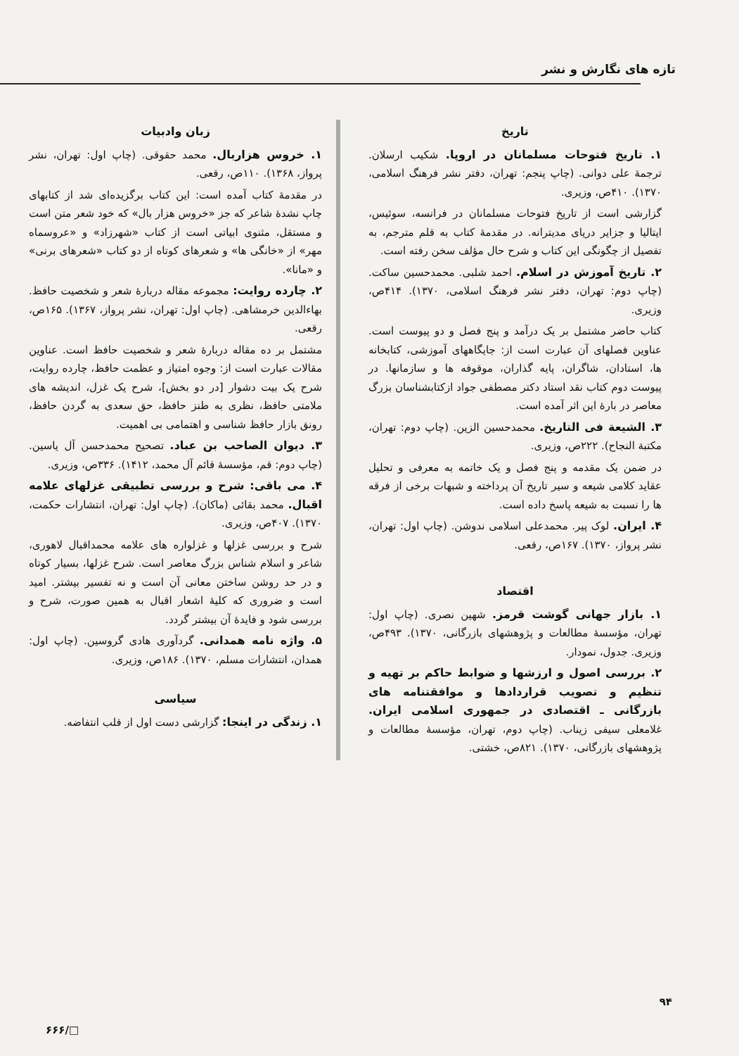تازه های نگارش و نشر
تاریخ
۱. تاریخ فتوحات مسلمانان در اروپا. شکیب ارسلان. ترجمهٔ علی دوانی. (چاپ پنجم: تهران، دفتر نشر فرهنگ اسلامی، ۱۳۷۰). ۴۱۰ص، وزیری.
گزارشی است از تاریخ فتوحات مسلمانان در فرانسه، سوئیس، ایتالیا و جزایر دریای مدیترانه. در مقدمهٔ کتاب به قلم مترجم، به تفصیل از چگونگی این کتاب و شرح حال مؤلف سخن رفته است.
۲. تاریخ آموزش در اسلام. احمد شلبی. محمدحسین ساکت. (چاپ دوم: تهران، دفتر نشر فرهنگ اسلامی، ۱۳۷۰). ۴۱۴ص، وزیری.
کتاب حاضر مشتمل بر یک درآمد و پنج فصل و دو پیوست است. عناوین فصلهای آن عبارت است از: جایگاههای آموزشی، کتابخانه ها، استادان، شاگران، پایه گذاران، موقوفه ها و سازمانها. در پیوست دوم کتاب نقد استاد دکتر مصطفی جواد ازکتابشناسان بزرگ معاصر در بارهٔ این اثر آمده است.
۳. الشیعة فی التاریخ. محمدحسین الزین. (چاپ دوم: تهران، مکتبة النجاح). ۲۲۲ص، وزیری.
در ضمن یک مقدمه و پنج فصل و یک خاتمه به معرفی و تحلیل عقاید کلامی شیعه و سیر تاریخ آن پرداخته و شبهات برخی از فرقه ها را نسبت به شیعه پاسخ داده است.
۴. ایران. لوک پیر. محمدعلی اسلامی ندوشن. (چاپ اول: تهران، نشر پرواز، ۱۳۷۰). ۱۶۷ص، رقعی.
اقتصاد
۱. بازار جهانی گوشت قرمز. شهین نصری. (چاپ اول: تهران، مؤسسهٔ مطالعات و پژوهشهای بازرگانی، ۱۳۷۰). ۴۹۳ص، وزیری. جدول، نمودار.
۲. بررسی اصول و ارزشها و ضوابط حاکم بر تهیه و تنظیم و تصویب قراردادها و موافقتنامه های بازرگانی ـ اقتصادی در جمهوری اسلامی ایران. غلامعلی سیفی زیناب. (چاپ دوم، تهران، مؤسسهٔ مطالعات و پژوهشهای بازرگانی، ۱۳۷۰). ۸۲۱ص، خشتی.
زبان وادبیات
۱. خروس هزاربال. محمد حقوقی. (چاپ اول: تهران، نشر پرواز، ۱۳۶۸). ۱۱۰ص، رقعی.
در مقدمهٔ کتاب آمده است: این کتاب برگزیده‌ای شد از کتابهای چاپ نشدهٔ شاعر که جز «خروس هزار بال» که خود شعر متن است و مستقل، مثنوی ابیاتی است از کتاب «شهرزاد» و «عروسماه مهر» از «خانگی ها» و شعرهای کوتاه از دو کتاب «شعرهای برنی» و «مانا».
۲. چارده روایت: مجموعه مقاله دربارهٔ شعر و شخصیت حافظ. بهاءالدین خرمشاهی. (چاپ اول: تهران، نشر پرواز، ۱۳۶۷). ۱۶۵ص، رقعی.
مشتمل بر ده مقاله دربارهٔ شعر و شخصیت حافظ است. عناوین مقالات عبارت است از: وجوه امتیاز و عظمت حافظ، چارده روایت، شرح یک بیت دشوار [در دو بخش]، شرح یک غزل، اندیشه های ملامتی حافظ، نظری به طنز حافظ، حق سعدی به گردن حافظ، رونق بازار حافظ شناسی و اهتمامی بی اهمیت.
۳. دیوان الصاحب بن عباد. تصحیح محمدحسن آل یاسین. (چاپ دوم: قم، مؤسسهٔ قائم آل محمد، ۱۴۱۲). ۳۳۶ص، وزیری.
۴. می باقی: شرح و بررسی تطبیقی غزلهای علامه اقبال. محمد بقائی (ماکان). (چاپ اول: تهران، انتشارات حکمت، ۱۳۷۰). ۴۰۷ص، وزیری.
شرح و بررسی غزلها و غزلواره های علامه محمداقبال لاهوری، شاعر و اسلام شناس بزرگ معاصر است. شرح غزلها، بسیار کوتاه و در حد روشن ساختن معانی آن است و نه تفسیر بیشتر. امید است و ضروری که کلیهٔ اشعار اقبال به همین صورت، شرح و بررسی شود و فایدهٔ آن بیشتر گردد.
۵. واژه نامه همدانی. گردآوری هادی گروسین. (چاپ اول: همدان، انتشارات مسلم، ۱۳۷۰). ۱۸۶ص، وزیری.
سیاسی
۱. زندگی در اینجا: گزارشی دست اول از قلب انتفاضه.
۹۴
□/۶۶۶